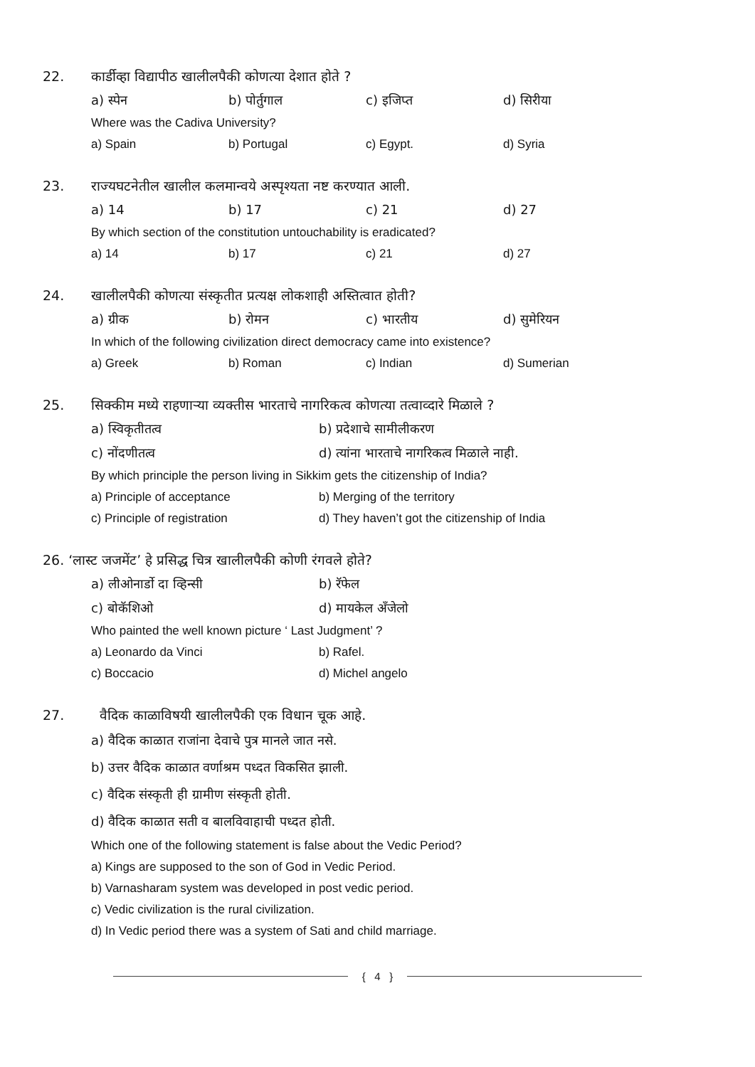22. कार्डीव्हा विद्यापीठ खालीलपैकी कोणत्या देशात होते ?
a) स्पेन b) पोर्तुगाल c) इजिप्त d) सिरीया
Where was the Cadiva University?
a) Spain b) Portugal c) Egypt. d) Syria
23. राज्यघटनेतील खालील कलमान्वये अस्पृश्यता नष्ट करण्यात आली.
a) 14 b) 17 c) 21 d) 27
By which section of the constitution untouchability is eradicated?
a) 14 b) 17 c) 21 d) 27
24. खालीलपैकी कोणत्या संस्कृतीत प्रत्यक्ष लोकशाही अस्तित्वात होती?
a) ग्रीक b) रोमन c) भारतीय d) सुमेरियन
In which of the following civilization direct democracy came into existence?
a) Greek b) Roman c) Indian d) Sumerian
25. सिक्कीम मध्ये राहणाऱ्या व्यक्तीस भारताचे नागरिकत्व कोणत्या तत्वाव्दारे मिळाले ?
a) स्विकृतीतत्व b) प्रदेशाचे सामीलीकरण
c) नोंदणीतत्व d) त्यांना भारताचे नागरिकत्व मिळाले नाही.
By which principle the person living in Sikkim gets the citizenship of India?
a) Principle of acceptance b) Merging of the territory
c) Principle of registration d) They haven’t got the citizenship of India
26. ‘लास्ट जजमेंट’ हे प्रसिद्ध चित्र खालीलपैकी कोणी रंगवले होते?
a) लीओनार्डो दा व्हिन्सी b) रॅफेल
c) बोकॅशिओ d) मायकेल अँजेलो
Who painted the well known picture ‘ Last Judgment’ ?
a) Leonardo da Vinci b) Rafel.
c) Boccacio d) Michel angelo
27. वैदिक काळाविषयी खालीलपैकी एक विधान चूक आहे.
a) वैदिक काळात राजांना देवाचे पुत्र मानले जात नसे.
b) उत्तर वैदिक काळात वर्णाश्रम पध्दत विकसित झाली.
c) वैदिक संस्कृती ही ग्रामीण संस्कृती होती.
d) वैदिक काळात सती व बालविवाहाची पध्दत होती.
Which one of the following statement is false about the Vedic Period?
a) Kings are supposed to the son of God in Vedic Period.
b) Varnasharam system was developed in post vedic period.
c) Vedic civilization is the rural civilization.
d) In Vedic period there was a system of Sati and child marriage.
{ 4 }